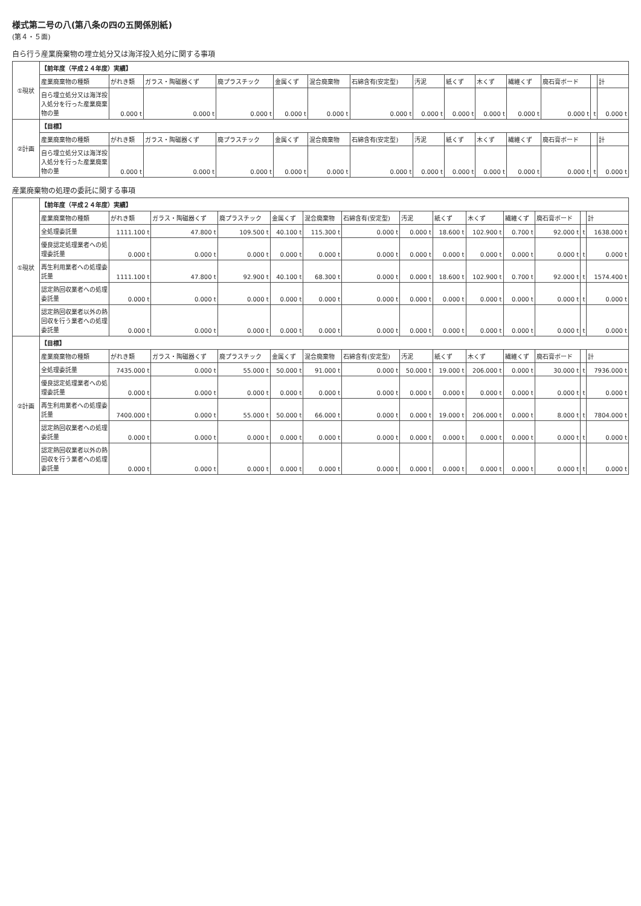様式第二号の八(第八条の四の五関係別紙)
(第４・５面)
自ら行う産業廃棄物の埋立処分又は海洋投入処分に関する事項
| ①現状 | 【前年度（平成２４年度）実績】 | | | | | | | | | | | | | |
| | 産業廃棄物の種類 | がれき類 | ガラス・陶磁器くず | 廃プラスチック | 金属くず | 混合廃棄物 | 石綿含有(安定型) | 汚泥 | 紙くず | 木くず | 繊維くず | 廃石膏ボード | | 計 |
| | 自ら埋立処分又は海洋投入処分を行った産業廃棄物の量 | 0.000 t | 0.000 t | 0.000 t | 0.000 t | 0.000 t | 0.000 t | 0.000 t | 0.000 t | 0.000 t | 0.000 t | 0.000 t | t | 0.000 t |
| ②計画 | 【目標】 | | | | | | | | | | | | | |
| | 産業廃棄物の種類 | がれき類 | ガラス・陶磁器くず | 廃プラスチック | 金属くず | 混合廃棄物 | 石綿含有(安定型) | 汚泥 | 紙くず | 木くず | 繊維くず | 廃石膏ボード | | 計 |
| | 自ら埋立処分又は海洋投入処分を行った産業廃棄物の量 | 0.000 t | 0.000 t | 0.000 t | 0.000 t | 0.000 t | 0.000 t | 0.000 t | 0.000 t | 0.000 t | 0.000 t | 0.000 t | t | 0.000 t |
産業廃棄物の処理の委託に関する事項
| ①現状 | 【前年度（平成２４年度）実績】 | | | | | | | | | | | | | |
| | 産業廃棄物の種類 | がれき類 | ガラス・陶磁器くず | 廃プラスチック | 金属くず | 混合廃棄物 | 石綿含有(安定型) | 汚泥 | 紙くず | 木くず | 繊維くず | 廃石膏ボード | | 計 |
| | 全処理委託量 | 1111.100 t | 47.800 t | 109.500 t | 40.100 t | 115.300 t | 0.000 t | 0.000 t | 18.600 t | 102.900 t | 0.700 t | 92.000 t | t | 1638.000 t |
| | 優良認定処理業者への処理委託量 | 0.000 t | 0.000 t | 0.000 t | 0.000 t | 0.000 t | 0.000 t | 0.000 t | 0.000 t | 0.000 t | 0.000 t | 0.000 t | t | 0.000 t |
| | 再生利用業者への処理委託量 | 1111.100 t | 47.800 t | 92.900 t | 40.100 t | 68.300 t | 0.000 t | 0.000 t | 18.600 t | 102.900 t | 0.700 t | 92.000 t | t | 1574.400 t |
| | 認定熱回収業者への処理委託量 | 0.000 t | 0.000 t | 0.000 t | 0.000 t | 0.000 t | 0.000 t | 0.000 t | 0.000 t | 0.000 t | 0.000 t | 0.000 t | t | 0.000 t |
| | 認定熱回収業者以外の熱回収を行う業者への処理委託量 | 0.000 t | 0.000 t | 0.000 t | 0.000 t | 0.000 t | 0.000 t | 0.000 t | 0.000 t | 0.000 t | 0.000 t | 0.000 t | t | 0.000 t |
| ②計画 | 【目標】 | | | | | | | | | | | | | |
| | 産業廃棄物の種類 | がれき類 | ガラス・陶磁器くず | 廃プラスチック | 金属くず | 混合廃棄物 | 石綿含有(安定型) | 汚泥 | 紙くず | 木くず | 繊維くず | 廃石膏ボード | | 計 |
| | 全処理委託量 | 7435.000 t | 0.000 t | 55.000 t | 50.000 t | 91.000 t | 0.000 t | 50.000 t | 19.000 t | 206.000 t | 0.000 t | 30.000 t | t | 7936.000 t |
| | 優良認定処理業者への処理委託量 | 0.000 t | 0.000 t | 0.000 t | 0.000 t | 0.000 t | 0.000 t | 0.000 t | 0.000 t | 0.000 t | 0.000 t | 0.000 t | t | 0.000 t |
| | 再生利用業者への処理委託量 | 7400.000 t | 0.000 t | 55.000 t | 50.000 t | 66.000 t | 0.000 t | 0.000 t | 19.000 t | 206.000 t | 0.000 t | 8.000 t | t | 7804.000 t |
| | 認定熱回収業者への処理委託量 | 0.000 t | 0.000 t | 0.000 t | 0.000 t | 0.000 t | 0.000 t | 0.000 t | 0.000 t | 0.000 t | 0.000 t | 0.000 t | t | 0.000 t |
| | 認定熱回収業者以外の熱回収を行う業者への処理委託量 | 0.000 t | 0.000 t | 0.000 t | 0.000 t | 0.000 t | 0.000 t | 0.000 t | 0.000 t | 0.000 t | 0.000 t | 0.000 t | t | 0.000 t |